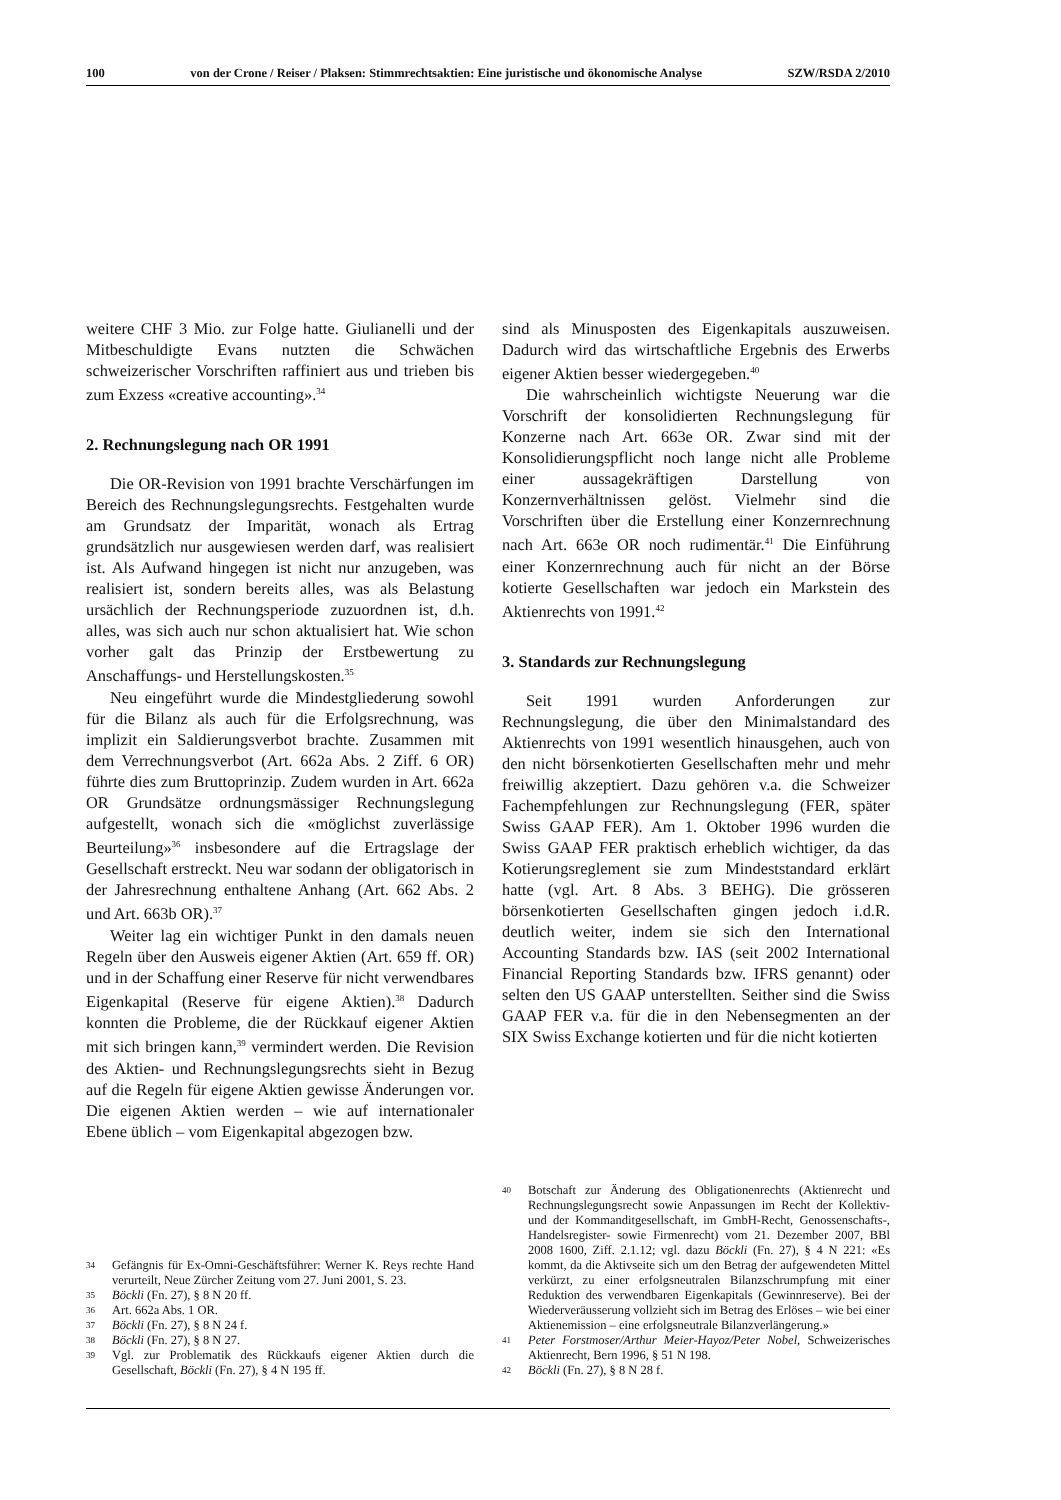100 von der Crone / Reiser / Plaksen: Stimmrechtsaktien: Eine juristische und ökonomische Analyse SZW/RSDA 2/2010
weitere CHF 3 Mio. zur Folge hatte. Giulianelli und der Mitbeschuldigte Evans nutzten die Schwächen schweizerischer Vorschriften raffiniert aus und trieben bis zum Exzess «creative accounting».<sup>34</sup>
2. Rechnungslegung nach OR 1991
Die OR-Revision von 1991 brachte Verschärfungen im Bereich des Rechnungslegungsrechts. Festgehalten wurde am Grundsatz der Imparität, wonach als Ertrag grundsätzlich nur ausgewiesen werden darf, was realisiert ist. Als Aufwand hingegen ist nicht nur anzugeben, was realisiert ist, sondern bereits alles, was als Belastung ursächlich der Rechnungsperiode zuzuordnen ist, d.h. alles, was sich auch nur schon aktualisiert hat. Wie schon vorher galt das Prinzip der Erstbewertung zu Anschaffungs- und Herstellungskosten.<sup>35</sup>
Neu eingeführt wurde die Mindestgliederung sowohl für die Bilanz als auch für die Erfolgsrechnung, was implizit ein Saldierungsverbot brachte. Zusammen mit dem Verrechnungsverbot (Art. 662a Abs. 2 Ziff. 6 OR) führte dies zum Bruttoprinzip. Zudem wurden in Art. 662a OR Grundsätze ordnungsmässiger Rechnungslegung aufgestellt, wonach sich die «möglichst zuverlässige Beurteilung»<sup>36</sup> insbesondere auf die Ertragslage der Gesellschaft erstreckt. Neu war sodann der obligatorisch in der Jahresrechnung enthaltene Anhang (Art. 662 Abs. 2 und Art. 663b OR).<sup>37</sup>
Weiter lag ein wichtiger Punkt in den damals neuen Regeln über den Ausweis eigener Aktien (Art. 659 ff. OR) und in der Schaffung einer Reserve für nicht verwendbares Eigenkapital (Reserve für eigene Aktien).<sup>38</sup> Dadurch konnten die Probleme, die der Rückkauf eigener Aktien mit sich bringen kann,<sup>39</sup> vermindert werden. Die Revision des Aktien- und Rechnungslegungsrechts sieht in Bezug auf die Regeln für eigene Aktien gewisse Änderungen vor. Die eigenen Aktien werden – wie auf internationaler Ebene üblich – vom Eigenkapital abgezogen bzw.
34 Gefängnis für Ex-Omni-Geschäftsführer: Werner K. Reys rechte Hand verurteilt, Neue Zürcher Zeitung vom 27. Juni 2001, S. 23.
35 Böckli (Fn. 27), § 8 N 20 ff.
36 Art. 662a Abs. 1 OR.
37 Böckli (Fn. 27), § 8 N 24 f.
38 Böckli (Fn. 27), § 8 N 27.
39 Vgl. zur Problematik des Rückkaufs eigener Aktien durch die Gesellschaft, Böckli (Fn. 27), § 4 N 195 ff.
sind als Minusposten des Eigenkapitals auszuweisen. Dadurch wird das wirtschaftliche Ergebnis des Erwerbs eigener Aktien besser wiedergegeben.<sup>40</sup>
Die wahrscheinlich wichtigste Neuerung war die Vorschrift der konsolidierten Rechnungslegung für Konzerne nach Art. 663e OR. Zwar sind mit der Konsolidierungspflicht noch lange nicht alle Probleme einer aussagekräftigen Darstellung von Konzernverhältnissen gelöst. Vielmehr sind die Vorschriften über die Erstellung einer Konzernrechnung nach Art. 663e OR noch rudimentär.<sup>41</sup> Die Einführung einer Konzernrechnung auch für nicht an der Börse kotierte Gesellschaften war jedoch ein Markstein des Aktienrechts von 1991.<sup>42</sup>
3. Standards zur Rechnungslegung
Seit 1991 wurden Anforderungen zur Rechnungslegung, die über den Minimalstandard des Aktienrechts von 1991 wesentlich hinausgehen, auch von den nicht börsenkotierten Gesellschaften mehr und mehr freiwillig akzeptiert. Dazu gehören v.a. die Schweizer Fachempfehlungen zur Rechnungslegung (FER, später Swiss GAAP FER). Am 1. Oktober 1996 wurden die Swiss GAAP FER praktisch erheblich wichtiger, da das Kotierungsreglement sie zum Mindeststandard erklärt hatte (vgl. Art. 8 Abs. 3 BEHG). Die grösseren börsenkotierten Gesellschaften gingen jedoch i.d.R. deutlich weiter, indem sie sich den International Accounting Standards bzw. IAS (seit 2002 International Financial Reporting Standards bzw. IFRS genannt) oder selten den US GAAP unterstellten. Seither sind die Swiss GAAP FER v.a. für die in den Nebensegmenten an der SIX Swiss Exchange kotierten und für die nicht kotierten
40 Botschaft zur Änderung des Obligationenrechts (Aktienrecht und Rechnungslegungsrecht sowie Anpassungen im Recht der Kollektiv- und der Kommanditgesellschaft, im GmbH-Recht, Genossenschafts-, Handelsregister- sowie Firmenrecht) vom 21. Dezember 2007, BBl 2008 1600, Ziff. 2.1.12; vgl. dazu Böckli (Fn. 27), § 4 N 221: «Es kommt, da die Aktivseite sich um den Betrag der aufgewendeten Mittel verkürzt, zu einer erfolgsneutralen Bilanzschrumpfung mit einer Reduktion des verwendbaren Eigenkapitals (Gewinnreserve). Bei der Wiederveräusserung vollzieht sich im Betrag des Erlöses – wie bei einer Aktienemission – eine erfolgsneutrale Bilanzverlängerung.»
41 Peter Forstmoser/Arthur Meier-Hayoz/Peter Nobel, Schweizerisches Aktienrecht, Bern 1996, § 51 N 198.
42 Böckli (Fn. 27), § 8 N 28 f.